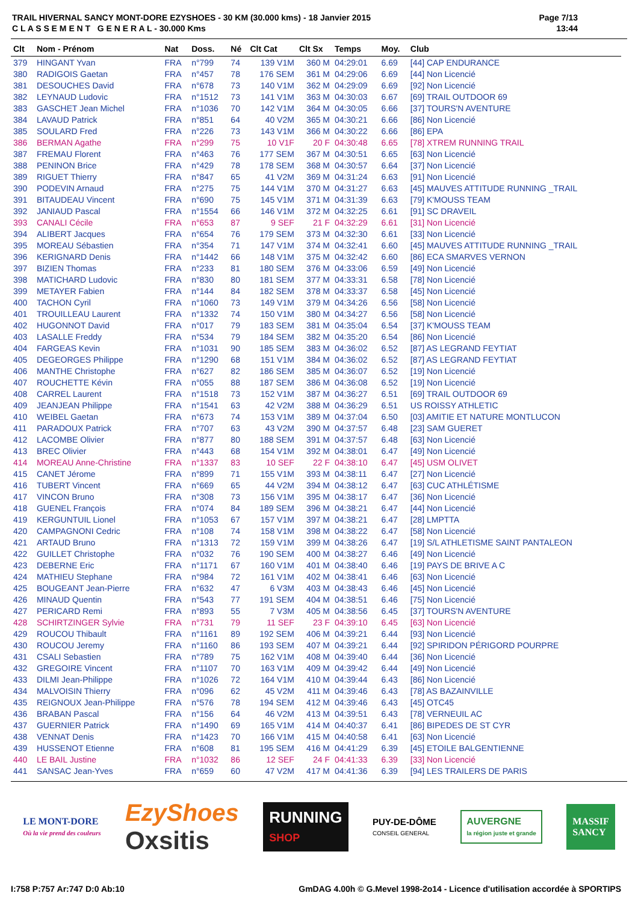TRAIL HIVERNAL SANCY MONT-DORE EZYSHOES - 30 KM (30.000 kms) - 18 Janvier 2015
C L A S S E M E N T G E N E R A L - 30.000 Kms
Page 7/13
13:44
| Clt | Nom - Prénom | Nat | Doss. | Né | Clt Cat | Clt Sx | Temps | Moy. | Club |
| --- | --- | --- | --- | --- | --- | --- | --- | --- | --- |
| 379 | HINGANT Yvan | FRA | n°799 | 74 | 139 V1M | 360 M | 04:29:01 | 6.69 | [44] CAP ENDURANCE |
| 380 | RADIGOIS Gaetan | FRA | n°457 | 78 | 176 SEM | 361 M | 04:29:06 | 6.69 | [44] Non Licencié |
| 381 | DESOUCHES David | FRA | n°678 | 73 | 140 V1M | 362 M | 04:29:09 | 6.69 | [92] Non Licencié |
| 382 | LEYNAUD Ludovic | FRA | n°1512 | 73 | 141 V1M | 363 M | 04:30:03 | 6.67 | [69] TRAIL OUTDOOR 69 |
| 383 | GASCHET Jean Michel | FRA | n°1036 | 70 | 142 V1M | 364 M | 04:30:05 | 6.66 | [37] TOURS'N AVENTURE |
| 384 | LAVAUD Patrick | FRA | n°851 | 64 | 40 V2M | 365 M | 04:30:21 | 6.66 | [86] Non Licencié |
| 385 | SOULARD Fred | FRA | n°226 | 73 | 143 V1M | 366 M | 04:30:22 | 6.66 | [86] EPA |
| 386 | BERMAN Agathe | FRA | n°299 | 75 | 10 V1F | 20 F | 04:30:48 | 6.65 | [78] XTREM RUNNING TRAIL |
| 387 | FREMAU Florent | FRA | n°463 | 76 | 177 SEM | 367 M | 04:30:51 | 6.65 | [63] Non Licencié |
| 388 | PENINON Brice | FRA | n°429 | 78 | 178 SEM | 368 M | 04:30:57 | 6.64 | [37] Non Licencié |
| 389 | RIGUET Thierry | FRA | n°847 | 65 | 41 V2M | 369 M | 04:31:24 | 6.63 | [91] Non Licencié |
| 390 | PODEVIN Arnaud | FRA | n°275 | 75 | 144 V1M | 370 M | 04:31:27 | 6.63 | [45] MAUVES ATTITUDE RUNNING _TRAIL |
| 391 | BITAUDEAU Vincent | FRA | n°690 | 75 | 145 V1M | 371 M | 04:31:39 | 6.63 | [79] K'MOUSS TEAM |
| 392 | JANIAUD Pascal | FRA | n°1554 | 66 | 146 V1M | 372 M | 04:32:25 | 6.61 | [91] SC DRAVEIL |
| 393 | CANALI Cécile | FRA | n°653 | 87 | 9 SEF | 21 F | 04:32:29 | 6.61 | [31] Non Licencié |
| 394 | ALIBERT Jacques | FRA | n°654 | 76 | 179 SEM | 373 M | 04:32:30 | 6.61 | [33] Non Licencié |
| 395 | MOREAU Sébastien | FRA | n°354 | 71 | 147 V1M | 374 M | 04:32:41 | 6.60 | [45] MAUVES ATTITUDE RUNNING _TRAIL |
| 396 | KERIGNARD Denis | FRA | n°1442 | 66 | 148 V1M | 375 M | 04:32:42 | 6.60 | [86] ECA SMARVES VERNON |
| 397 | BIZIEN Thomas | FRA | n°233 | 81 | 180 SEM | 376 M | 04:33:06 | 6.59 | [49] Non Licencié |
| 398 | MATICHARD Ludovic | FRA | n°830 | 80 | 181 SEM | 377 M | 04:33:31 | 6.58 | [78] Non Licencié |
| 399 | METAYER Fabien | FRA | n°144 | 84 | 182 SEM | 378 M | 04:33:37 | 6.58 | [45] Non Licencié |
| 400 | TACHON Cyril | FRA | n°1060 | 73 | 149 V1M | 379 M | 04:34:26 | 6.56 | [58] Non Licencié |
| 401 | TROUILLEAU Laurent | FRA | n°1332 | 74 | 150 V1M | 380 M | 04:34:27 | 6.56 | [58] Non Licencié |
| 402 | HUGONNOT David | FRA | n°017 | 79 | 183 SEM | 381 M | 04:35:04 | 6.54 | [37] K'MOUSS TEAM |
| 403 | LASALLE Freddy | FRA | n°534 | 79 | 184 SEM | 382 M | 04:35:20 | 6.54 | [86] Non Licencié |
| 404 | FARGEAS Kevin | FRA | n°1031 | 90 | 185 SEM | 383 M | 04:36:02 | 6.52 | [87] AS LEGRAND FEYTIAT |
| 405 | DEGEORGES Philippe | FRA | n°1290 | 68 | 151 V1M | 384 M | 04:36:02 | 6.52 | [87] AS LEGRAND FEYTIAT |
| 406 | MANTHE Christophe | FRA | n°627 | 82 | 186 SEM | 385 M | 04:36:07 | 6.52 | [19] Non Licencié |
| 407 | ROUCHETTE Kévin | FRA | n°055 | 88 | 187 SEM | 386 M | 04:36:08 | 6.52 | [19] Non Licencié |
| 408 | CARREL Laurent | FRA | n°1518 | 73 | 152 V1M | 387 M | 04:36:27 | 6.51 | [69] TRAIL OUTDOOR 69 |
| 409 | JEANJEAN Philippe | FRA | n°1541 | 63 | 42 V2M | 388 M | 04:36:29 | 6.51 | US ROISSY ATHLETIC |
| 410 | WEIBEL Gaetan | FRA | n°673 | 74 | 153 V1M | 389 M | 04:37:04 | 6.50 | [03] AMITIE ET NATURE MONTLUCON |
| 411 | PARADOUX Patrick | FRA | n°707 | 63 | 43 V2M | 390 M | 04:37:57 | 6.48 | [23] SAM GUERET |
| 412 | LACOMBE Olivier | FRA | n°877 | 80 | 188 SEM | 391 M | 04:37:57 | 6.48 | [63] Non Licencié |
| 413 | BREC Olivier | FRA | n°443 | 68 | 154 V1M | 392 M | 04:38:01 | 6.47 | [49] Non Licencié |
| 414 | MOREAU Anne-Christine | FRA | n°1337 | 83 | 10 SEF | 22 F | 04:38:10 | 6.47 | [45] USM OLIVET |
| 415 | CANET Jérome | FRA | n°899 | 71 | 155 V1M | 393 M | 04:38:11 | 6.47 | [27] Non Licencié |
| 416 | TUBERT Vincent | FRA | n°669 | 65 | 44 V2M | 394 M | 04:38:12 | 6.47 | [63] CUC ATHLÉTISME |
| 417 | VINCON Bruno | FRA | n°308 | 73 | 156 V1M | 395 M | 04:38:17 | 6.47 | [36] Non Licencié |
| 418 | GUENEL François | FRA | n°074 | 84 | 189 SEM | 396 M | 04:38:21 | 6.47 | [44] Non Licencié |
| 419 | KERGUNTUIL Lionel | FRA | n°1053 | 67 | 157 V1M | 397 M | 04:38:21 | 6.47 | [28] LMPTTA |
| 420 | CAMPAGNONI Cedric | FRA | n°108 | 74 | 158 V1M | 398 M | 04:38:22 | 6.47 | [58] Non Licencié |
| 421 | ARTAUD Bruno | FRA | n°1313 | 72 | 159 V1M | 399 M | 04:38:26 | 6.47 | [19] S/L ATHLETISME SAINT PANTALEON |
| 422 | GUILLET Christophe | FRA | n°032 | 76 | 190 SEM | 400 M | 04:38:27 | 6.46 | [49] Non Licencié |
| 423 | DEBERNE Eric | FRA | n°1171 | 67 | 160 V1M | 401 M | 04:38:40 | 6.46 | [19] PAYS DE BRIVE A C |
| 424 | MATHIEU Stephane | FRA | n°984 | 72 | 161 V1M | 402 M | 04:38:41 | 6.46 | [63] Non Licencié |
| 425 | BOUGEANT Jean-Pierre | FRA | n°632 | 47 | 6 V3M | 403 M | 04:38:43 | 6.46 | [45] Non Licencié |
| 426 | MINAUD Quentin | FRA | n°543 | 77 | 191 SEM | 404 M | 04:38:51 | 6.46 | [75] Non Licencié |
| 427 | PERICARD Remi | FRA | n°893 | 55 | 7 V3M | 405 M | 04:38:56 | 6.45 | [37] TOURS'N AVENTURE |
| 428 | SCHIRTZINGER Sylvie | FRA | n°731 | 79 | 11 SEF | 23 F | 04:39:10 | 6.45 | [63] Non Licencié |
| 429 | ROUCOU Thibault | FRA | n°1161 | 89 | 192 SEM | 406 M | 04:39:21 | 6.44 | [93] Non Licencié |
| 430 | ROUCOU Jeremy | FRA | n°1160 | 86 | 193 SEM | 407 M | 04:39:21 | 6.44 | [92] SPIRIDON PÉRIGORD POURPRE |
| 431 | CSALI Sebastien | FRA | n°789 | 75 | 162 V1M | 408 M | 04:39:40 | 6.44 | [36] Non Licencié |
| 432 | GREGOIRE Vincent | FRA | n°1107 | 70 | 163 V1M | 409 M | 04:39:42 | 6.44 | [49] Non Licencié |
| 433 | DILMI Jean-Philippe | FRA | n°1026 | 72 | 164 V1M | 410 M | 04:39:44 | 6.43 | [86] Non Licencié |
| 434 | MALVOISIN Thierry | FRA | n°096 | 62 | 45 V2M | 411 M | 04:39:46 | 6.43 | [78] AS BAZAINVILLE |
| 435 | REIGNOUX Jean-Philippe | FRA | n°576 | 78 | 194 SEM | 412 M | 04:39:46 | 6.43 | [45] OTC45 |
| 436 | BRABAN Pascal | FRA | n°156 | 64 | 46 V2M | 413 M | 04:39:51 | 6.43 | [78] VERNEUIL AC |
| 437 | GUERNIER Patrick | FRA | n°1490 | 69 | 165 V1M | 414 M | 04:40:37 | 6.41 | [86] BIPEDES DE ST CYR |
| 438 | VENNAT Denis | FRA | n°1423 | 70 | 166 V1M | 415 M | 04:40:58 | 6.41 | [63] Non Licencié |
| 439 | HUSSENOT Etienne | FRA | n°608 | 81 | 195 SEM | 416 M | 04:41:29 | 6.39 | [45] ETOILE BALGENTIENNE |
| 440 | LE BAIL Justine | FRA | n°1032 | 86 | 12 SEF | 24 F | 04:41:33 | 6.39 | [33] Non Licencié |
| 441 | SANSAC Jean-Yves | FRA | n°659 | 60 | 47 V2M | 417 M | 04:41:36 | 6.39 | [94] LES TRAILERS DE PARIS |
LE MONT-DORE
Où la vie prend des couleurs
EzyShoes
Oxsitis
RUNNING
SHOP
PUY-DE-DÔME
CONSEIL GENERAL
AUVERGNE
la région juste et grande
MASSIF
SANCY
I:758 P:757 Ar:747 D:0 Ab:10 GmDAG 4.00h © G.Mevel 1998-2o14 - Licence d'utilisation accordée à SPORTIPS